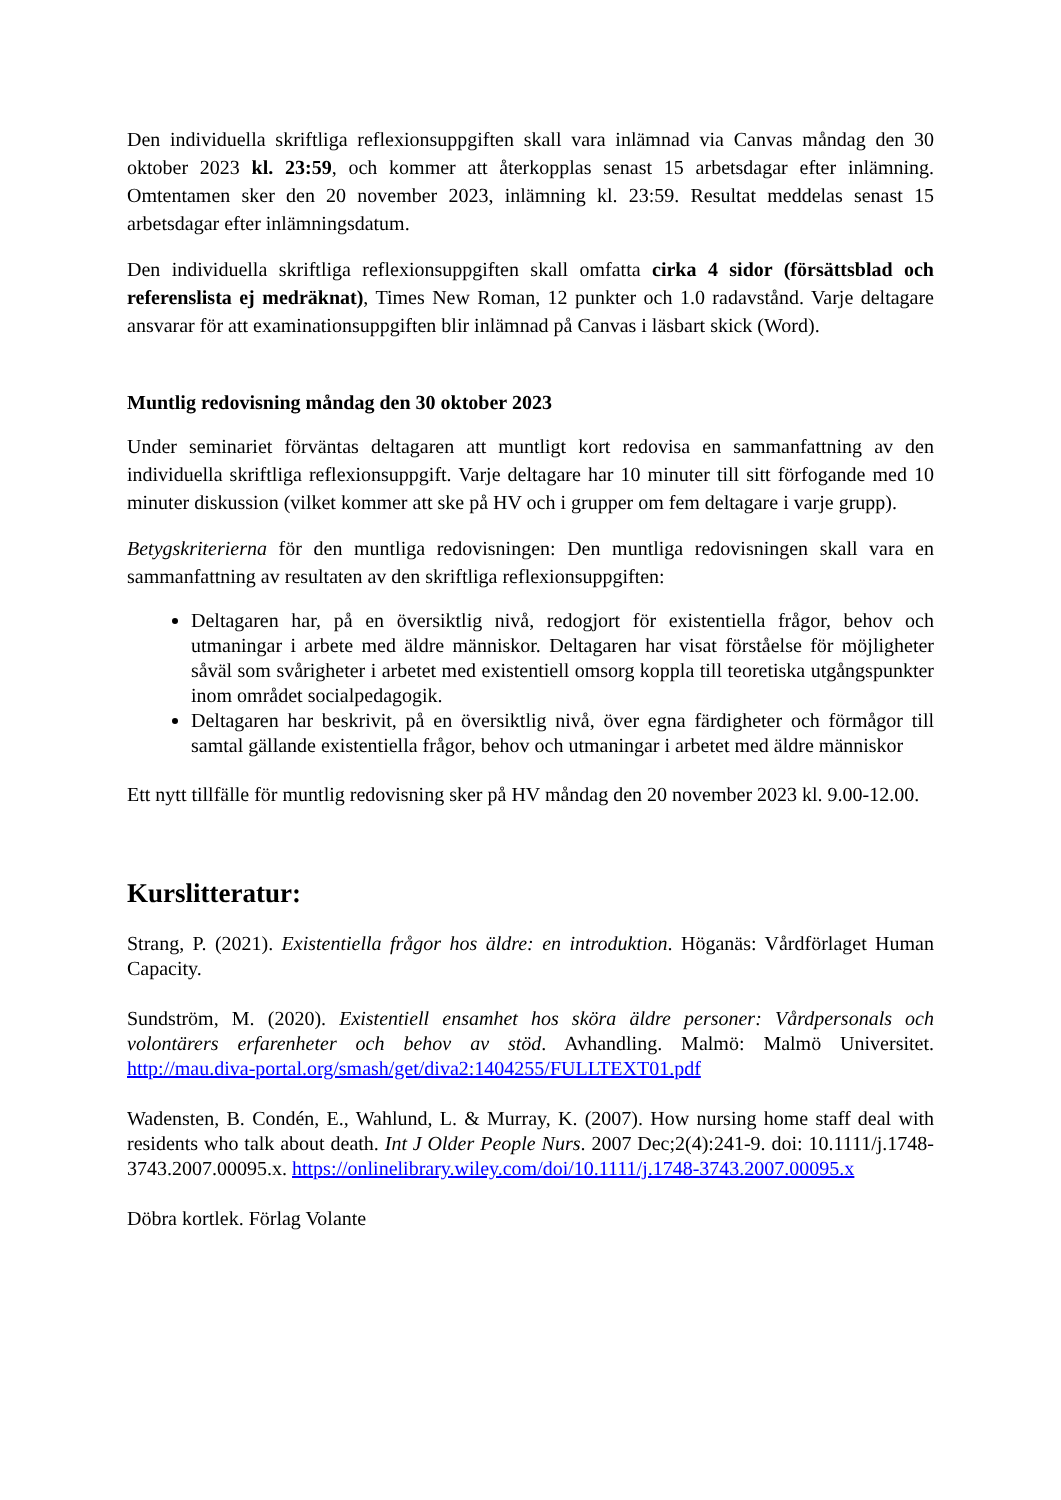Den individuella skriftliga reflexionsuppgiften skall vara inlämnad via Canvas måndag den 30 oktober 2023 kl. 23:59, och kommer att återkopplas senast 15 arbetsdagar efter inlämning. Omtentamen sker den 20 november 2023, inlämning kl. 23:59. Resultat meddelas senast 15 arbetsdagar efter inlämningsdatum.
Den individuella skriftliga reflexionsuppgiften skall omfatta cirka 4 sidor (försättsblad och referenslista ej medräknat), Times New Roman, 12 punkter och 1.0 radavstånd. Varje deltagare ansvarar för att examinationsuppgiften blir inlämnad på Canvas i läsbart skick (Word).
Muntlig redovisning måndag den 30 oktober 2023
Under seminariet förväntas deltagaren att muntligt kort redovisa en sammanfattning av den individuella skriftliga reflexionsuppgift. Varje deltagare har 10 minuter till sitt förfogande med 10 minuter diskussion (vilket kommer att ske på HV och i grupper om fem deltagare i varje grupp).
Betygskriterierna för den muntliga redovisningen: Den muntliga redovisningen skall vara en sammanfattning av resultaten av den skriftliga reflexionsuppgiften:
Deltagaren har, på en översiktlig nivå, redogjort för existentiella frågor, behov och utmaningar i arbete med äldre människor. Deltagaren har visat förståelse för möjligheter såväl som svårigheter i arbetet med existentiell omsorg koppla till teoretiska utgångspunkter inom området socialpedagogik.
Deltagaren har beskrivit, på en översiktlig nivå, över egna färdigheter och förmågor till samtal gällande existentiella frågor, behov och utmaningar i arbetet med äldre människor
Ett nytt tillfälle för muntlig redovisning sker på HV måndag den 20 november 2023 kl. 9.00-12.00.
Kurslitteratur:
Strang, P. (2021). Existentiella frågor hos äldre: en introduktion. Höganäs: Vårdförlaget Human Capacity.
Sundström, M. (2020). Existentiell ensamhet hos sköra äldre personer: Vårdpersonals och volontärers erfarenheter och behov av stöd. Avhandling. Malmö: Malmö Universitet. http://mau.diva-portal.org/smash/get/diva2:1404255/FULLTEXT01.pdf
Wadensten, B. Condén, E., Wahlund, L. & Murray, K. (2007). How nursing home staff deal with residents who talk about death. Int J Older People Nurs. 2007 Dec;2(4):241-9. doi: 10.1111/j.1748-3743.2007.00095.x. https://onlinelibrary.wiley.com/doi/10.1111/j.1748-3743.2007.00095.x
Döbra kortlek. Förlag Volante